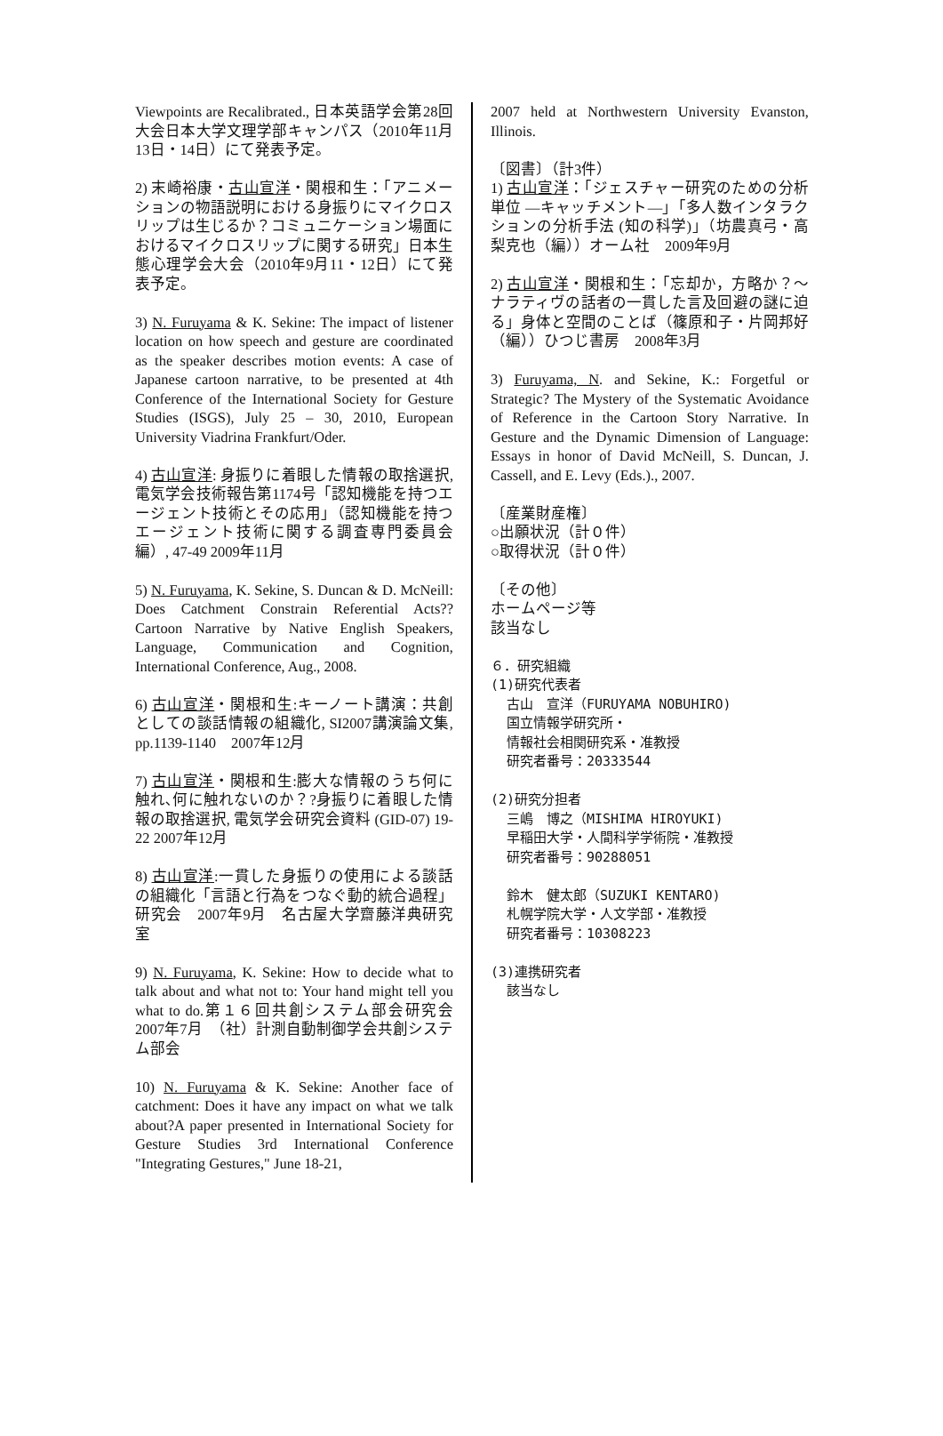Viewpoints are Recalibrated., 日本英語学会第28回大会日本大学文理学部キャンパス（2010年11月13日・14日）にて発表予定。
2) 末崎裕康・古山宣洋・関根和生：「アニメーションの物語説明における身振りにマイクロスリップは生じるか？コミュニケーション場面におけるマイクロスリップに関する研究」日本生態心理学会大会（2010年9月11・12日）にて発表予定。
3) N. Furuyama & K. Sekine: The impact of listener location on how speech and gesture are coordinated as the speaker describes motion events: A case of Japanese cartoon narrative, to be presented at 4th Conference of the International Society for Gesture Studies (ISGS), July 25 – 30, 2010, European University Viadrina Frankfurt/Oder.
4) 古山宣洋: 身振りに着眼した情報の取捨選択, 電気学会技術報告第1174号「認知機能を持つエージェント技術とその応用」（認知機能を持つエージェント技術に関する調査専門委員会編）, 47-49 2009年11月
5) N. Furuyama, K. Sekine, S. Duncan & D. McNeill: Does Catchment Constrain Referential Acts?? Cartoon Narrative by Native English Speakers, Language, Communication and Cognition, International Conference, Aug., 2008.
6) 古山宣洋・関根和生:キーノート講演：共創としての談話情報の組織化, SI2007講演論文集, pp.1139-1140　2007年12月
7) 古山宣洋・関根和生:膨大な情報のうち何に触れ､何に触れないのか？?身振りに着眼した情報の取捨選択, 電気学会研究会資料 (GID-07) 19-22 2007年12月
8) 古山宣洋:一貫した身振りの使用による談話の組織化「言語と行為をつなぐ動的統合過程」研究会　2007年9月　名古屋大学齋藤洋典研究室
9) N. Furuyama, K. Sekine: How to decide what to talk about and what not to: Your hand might tell you what to do.第１６回共創システム部会研究会　2007年7月　（社）計測自動制御学会共創システム部会
10) N. Furuyama & K. Sekine: Another face of catchment: Does it have any impact on what we talk about?A paper presented in International Society for Gesture Studies 3rd International Conference "Integrating Gestures," June 18-21,
2007 held at Northwestern University Evanston, Illinois.
〔図書〕（計3件）
1) 古山宣洋：「ジェスチャー研究のための分析単位 ―キャッチメント―」「多人数インタラクションの分析手法 (知の科学)」（坊農真弓・高梨克也（編））オーム社　2009年9月
2) 古山宣洋・関根和生：「忘却か，方略か？～ナラティヴの話者の一貫した言及回避の謎に迫る」身体と空間のことば（篠原和子・片岡邦好（編））ひつじ書房　2008年3月
3) Furuyama, N. and Sekine, K.: Forgetful or Strategic? The Mystery of the Systematic Avoidance of Reference in the Cartoon Story Narrative. In Gesture and the Dynamic Dimension of Language: Essays in honor of David McNeill, S. Duncan, J. Cassell, and E. Levy (Eds.)., 2007.
〔産業財産権〕
○出願状況（計０件）
○取得状況（計０件）
〔その他〕
ホームページ等
該当なし
６．研究組織
(1)研究代表者
古山　宣洋（FURUYAMA NOBUHIRO)
国立情報学研究所・
情報社会相関研究系・准教授
研究者番号：20333544
(2)研究分担者
三嶋　博之（MISHIMA HIROYUKI)
早稲田大学・人間科学学術院・准教授
研究者番号：90288051
鈴木　健太郎（SUZUKI KENTARO)
札幌学院大学・人文学部・准教授
研究者番号：10308223
(3)連携研究者
該当なし